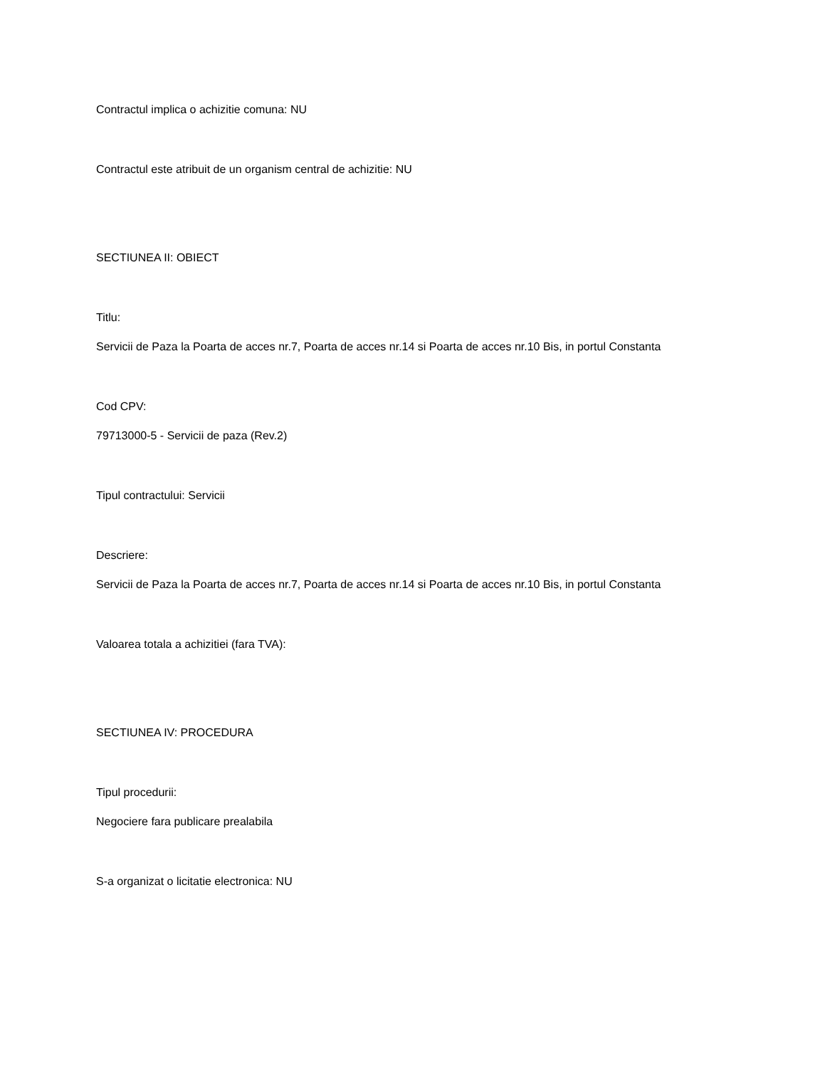Contractul implica o achizitie comuna: NU
Contractul este atribuit de un organism central de achizitie: NU
SECTIUNEA II: OBIECT
Titlu:
Servicii de Paza la Poarta de acces nr.7, Poarta de acces nr.14 si Poarta de acces nr.10 Bis, in portul Constanta
Cod CPV:
79713000-5 - Servicii de paza (Rev.2)
Tipul contractului: Servicii
Descriere:
Servicii de Paza la Poarta de acces nr.7, Poarta de acces nr.14 si Poarta de acces nr.10 Bis, in portul Constanta
Valoarea totala a achizitiei (fara TVA):
SECTIUNEA IV: PROCEDURA
Tipul procedurii:
Negociere fara publicare prealabila
S-a organizat o licitatie electronica: NU